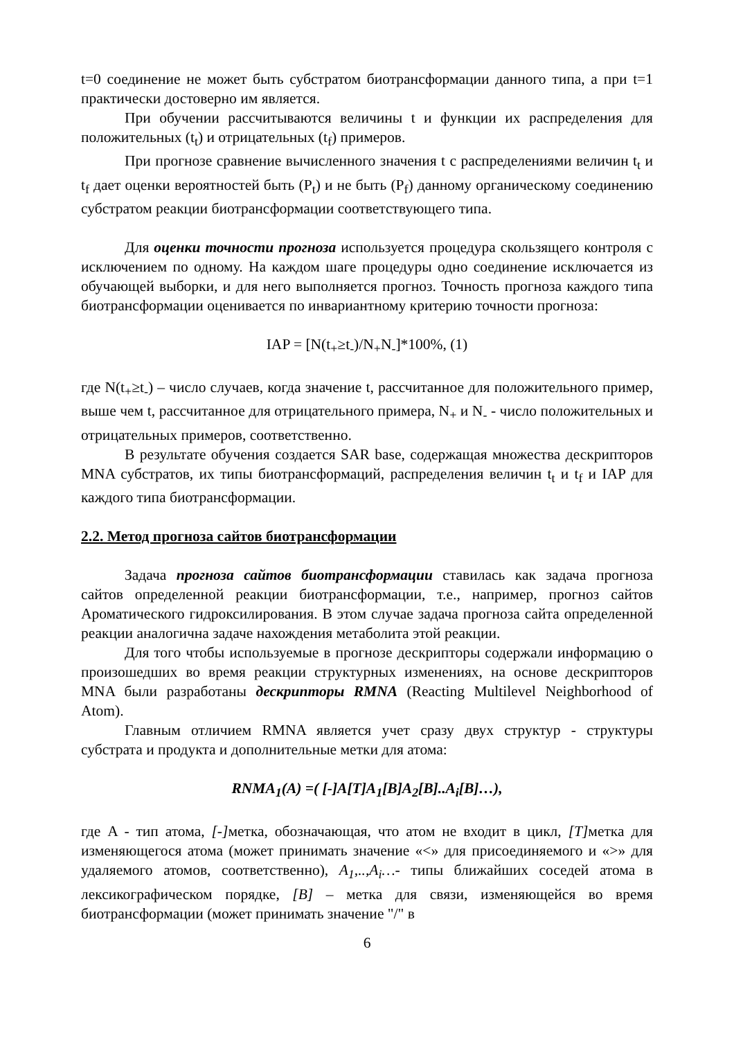t=0 соединение не может быть субстратом биотрансформации данного типа, а при t=1 практически достоверно им является.
При обучении рассчитываются величины t и функции их распределения для положительных (t<sub>t</sub>) и отрицательных (t<sub>f</sub>) примеров.
При прогнозе сравнение вычисленного значения t с распределениями величин t<sub>t</sub> и t<sub>f</sub> дает оценки вероятностей быть (P<sub>t</sub>) и не быть (P<sub>f</sub>) данному органическому соединению субстратом реакции биотрансформации соответствующего типа.
Для оценки точности прогноза используется процедура скользящего контроля с исключением по одному. На каждом шаге процедуры одно соединение исключается из обучающей выборки, и для него выполняется прогноз. Точность прогноза каждого типа биотрансформации оценивается по инвариантному критерию точности прогноза:
IAP = [N(t<sub>+</sub>≥t<sub>-</sub>)/N<sub>+</sub>N<sub>-</sub>]*100%, (1)
где N(t<sub>+</sub>≥t<sub>-</sub>) – число случаев, когда значение t, рассчитанное для положительного пример, выше чем t, рассчитанное для отрицательного примера, N<sub>+</sub> и N<sub>-</sub> - число положительных и отрицательных примеров, соответственно.
В результате обучения создается SAR base, содержащая множества дескрипторов MNA субстратов, их типы биотрансформаций, распределения величин t<sub>t</sub> и t<sub>f</sub> и IAP для каждого типа биотрансформации.
2.2. Метод прогноза сайтов биотрансформации
Задача прогноза сайтов биотрансформации ставилась как задача прогноза сайтов определенной реакции биотрансформации, т.е., например, прогноз сайтов Ароматического гидроксилирования. В этом случае задача прогноза сайта определенной реакции аналогична задаче нахождения метаболита этой реакции.
Для того чтобы используемые в прогнозе дескрипторы содержали информацию о произошедших во время реакции структурных изменениях, на основе дескрипторов MNA были разработаны дескрипторы RMNA (Reacting Multilevel Neighborhood of Atom).
Главным отличием RMNA является учет сразу двух структур - структуры субстрата и продукта и дополнительные метки для атома:
RNMA<sub>1</sub>(A) =( [-]A[T]A<sub>1</sub>[B]A<sub>2</sub>[B]..A<sub>i</sub>[B]…),
где A - тип атома, [-] метка, обозначающая, что атом не входит в цикл, [T] метка для изменяющегося атома (может принимать значение «<» для присоединяемого и «>» для удаляемого атомов, соответственно), A<sub>1</sub>,..,A<sub>i</sub>…- типы ближайших соседей атома в лексикографическом порядке, [B] – метка для связи, изменяющейся во время биотрансформации (может принимать значение "/" в
6